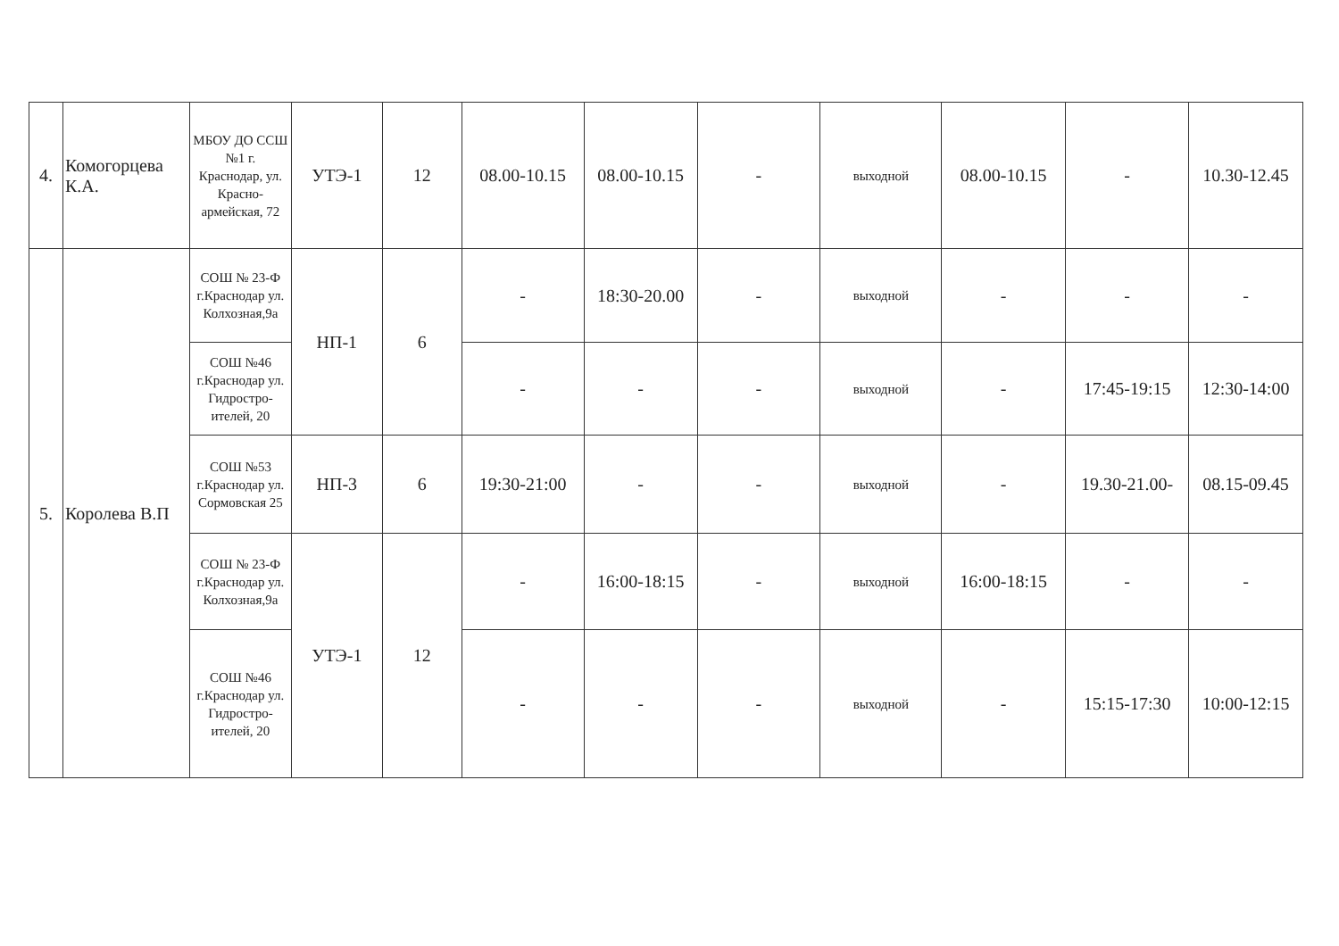| 4. | Комогорцева К.А. | МБОУ ДО ССШ №1 г. Краснодар, ул. Красно-армейская, 72 | УТЭ-1 | 12 | 08.00-10.15 | 08.00-10.15 | - | выходной | 08.00-10.15 | - | 10.30-12.45 |
| 5. | Королева В.П | СОШ № 23-Ф г.Краснодар ул. Колхозная,9а | НП-1 | 6 | - | 18:30-20.00 | - | выходной | - | - | - |
| | | СОШ №46 г.Краснодар ул. Гидростро-ителей, 20 | | | - | - | - | выходной | - | 17:45-19:15 | 12:30-14:00 |
| | | СОШ №53 г.Краснодар ул. Сормовская 25 | НП-3 | 6 | 19:30-21:00 | - | - | выходной | - | 19.30-21.00- | 08.15-09.45 |
| | | СОШ № 23-Ф г.Краснодар ул. Колхозная,9а | УТЭ-1 | 12 | - | 16:00-18:15 | - | выходной | 16:00-18:15 | - | - |
| | | СОШ №46 г.Краснодар ул. Гидростро-ителей, 20 | | | - | - | - | выходной | - | 15:15-17:30 | 10:00-12:15 |